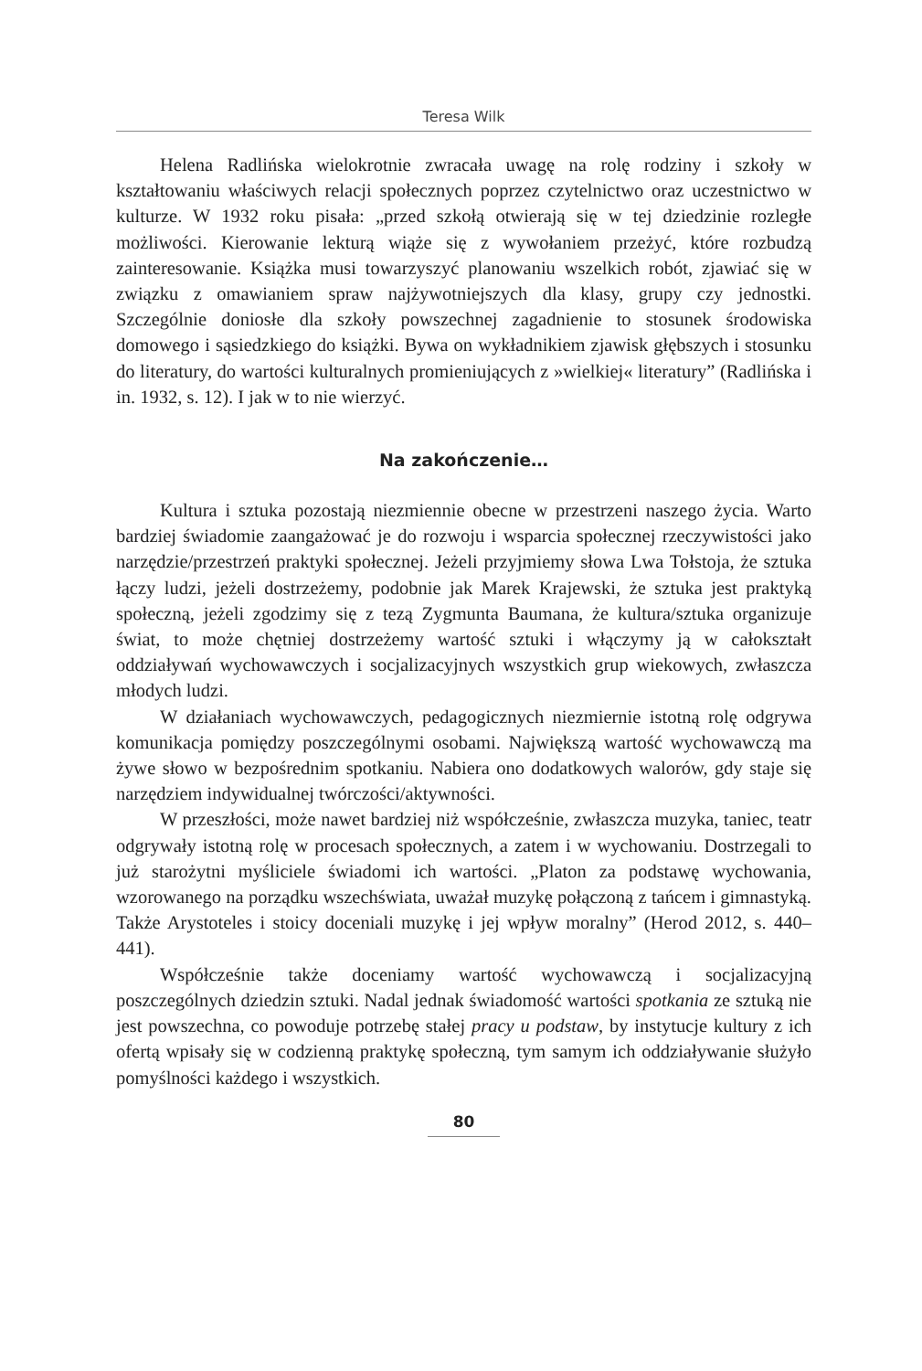Teresa Wilk
Helena Radlińska wielokrotnie zwracała uwagę na rolę rodziny i szkoły w kształtowaniu właściwych relacji społecznych poprzez czytelnictwo oraz uczestnictwo w kulturze. W 1932 roku pisała: „przed szkołą otwierają się w tej dziedzinie rozległe możliwości. Kierowanie lekturą wiąże się z wywołaniem przeżyć, które rozbudzą zainteresowanie. Książka musi towarzyszyć planowaniu wszelkich robót, zjawiać się w związku z omawianiem spraw najżywotniejszych dla klasy, grupy czy jednostki. Szczególnie doniosłe dla szkoły powszechnej zagadnienie to stosunek środowiska domowego i sąsiedzkiego do książki. Bywa on wykładnikiem zjawisk głębszych i stosunku do literatury, do wartości kulturalnych promieniujących z »wielkiej« literatury” (Radlińska i in. 1932, s. 12). I jak w to nie wierzyć.
Na zakończenie…
Kultura i sztuka pozostają niezmiennie obecne w przestrzeni naszego życia. Warto bardziej świadomie zaangażować je do rozwoju i wsparcia społecznej rzeczywistości jako narzędzie/przestrzeń praktyki społecznej. Jeżeli przyjmiemy słowa Lwa Tołstoja, że sztuka łączy ludzi, jeżeli dostrzeżemy, podobnie jak Marek Krajewski, że sztuka jest praktyką społeczną, jeżeli zgodzimy się z tezą Zygmunta Baumana, że kultura/sztuka organizuje świat, to może chętniej dostrzeżemy wartość sztuki i włączymy ją w całokształt oddziaływań wychowawczych i socjalizacyjnych wszystkich grup wiekowych, zwłaszcza młodych ludzi.
W działaniach wychowawczych, pedagogicznych niezmiernie istotną rolę odgrywa komunikacja pomiędzy poszczególnymi osobami. Największą wartość wychowawczą ma żywe słowo w bezpośrednim spotkaniu. Nabiera ono dodatkowych walorów, gdy staje się narzędziem indywidualnej twórczości/aktywności.
W przeszłości, może nawet bardziej niż współcześnie, zwłaszcza muzyka, taniec, teatr odgrywały istotną rolę w procesach społecznych, a zatem i w wychowaniu. Dostrzegali to już starożytni myśliciele świadomi ich wartości. „Platon za podstawę wychowania, wzorowanego na porządku wszechświata, uważał muzykę połączoną z tańcem i gimnastyką. Także Arystoteles i stoicy doceniali muzykę i jej wpływ moralny” (Herod 2012, s. 440–441).
Współcześnie także doceniamy wartość wychowawczą i socjalizacyjną poszczególnych dziedzin sztuki. Nadal jednak świadomość wartości spotkania ze sztuką nie jest powszechna, co powoduje potrzebę stałej pracy u podstaw, by instytucje kultury z ich ofertą wpisały się w codzienną praktykę społeczną, tym samym ich oddziaływanie służyło pomyślności każdego i wszystkich.
80